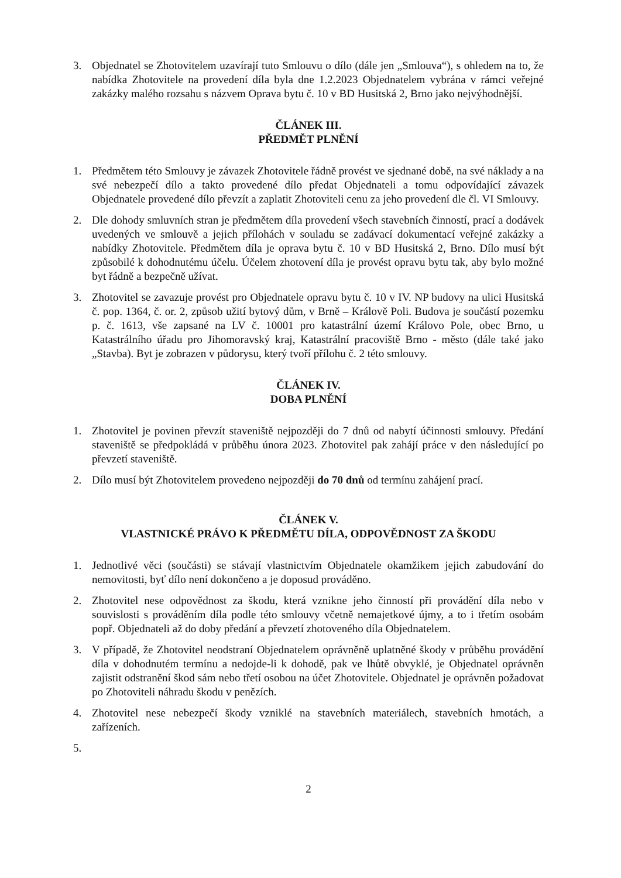3. Objednatel se Zhotovitelem uzavírají tuto Smlouvu o dílo (dále jen „Smlouva“), s ohledem na to, že nabídka Zhotovitele na provedení díla byla dne 1.2.2023 Objednatelem vybrána v rámci veřejné zakázky malého rozsahu s názvem Oprava bytu č. 10 v BD Husitská 2, Brno jako nejvýhodnější.
ČLÁNEK III.
PŘEDMĚT PLNĚNÍ
1. Předmětem této Smlouvy je závazek Zhotovitele řádně provést ve sjednané době, na své náklady a na své nebezpečí dílo a takto provedené dílo předat Objednateli a tomu odpovídající závazek Objednatele provedené dílo převzít a zaplatit Zhotoviteli cenu za jeho provedení dle čl. VI Smlouvy.
2. Dle dohody smluvních stran je předmětem díla provedení všech stavebních činností, prací a dodávek uvedených ve smlouvě a jejich přílohách v souladu se zadávací dokumentací veřejné zakázky a nabídky Zhotovitele. Předmětem díla je oprava bytu č. 10 v BD Husitská 2, Brno. Dílo musí být způsobilé k dohodnutému účelu. Účelem zhotovení díla je provést opravu bytu tak, aby bylo možné byt řádně a bezpečně užívat.
3. Zhotovitel se zavazuje provést pro Objednatele opravu bytu č. 10 v IV. NP budovy na ulici Husitská č. pop. 1364, č. or. 2, způsob užití bytový dům, v Brně – Králově Poli. Budova je součástí pozemku p. č. 1613, vše zapsané na LV č. 10001 pro katastrální území Královo Pole, obec Brno, u Katastrálního úřadu pro Jihomoravský kraj, Katastrální pracoviště Brno - město (dále také jako „Stavba). Byt je zobrazen v půdorysu, který tvoří přílohu č. 2 této smlouvy.
ČLÁNEK IV.
DOBA PLNĚNÍ
1. Zhotovitel je povinen převzít staveniště nejpozději do 7 dnů od nabytí účinnosti smlouvy. Předání staveniště se předpokládá v průběhu února 2023. Zhotovitel pak zahájí práce v den následující po převzetí staveniště.
2. Dílo musí být Zhotovitelem provedeno nejpozději do 70 dnů od termínu zahájení prací.
ČLÁNEK V.
VLASTNICKÉ PRÁVO K PŘEDMĚTU DÍLA, ODPOVĚDNOST ZA ŠKODU
1. Jednotlivé věci (součásti) se stávají vlastnictvím Objednatele okamžikem jejich zabudování do nemovitosti, byť dílo není dokončeno a je doposud prováděno.
2. Zhotovitel nese odpovědnost za škodu, která vznikne jeho činností při provádění díla nebo v souvislosti s prováděním díla podle této smlouvy včetně nemajetkové újmy, a to i třetím osobám popř. Objednateli až do doby předání a převzetí zhotoveného díla Objednatelem.
3. V případě, že Zhotovitel neodstraní Objednatelem oprávněně uplatněné škody v průběhu provádění díla v dohodnutém termínu a nedojde-li k dohodě, pak ve lhůtě obvyklé, je Objednatel oprávněn zajistit odstranění škod sám nebo třetí osobou na účet Zhotovitele. Objednatel je oprávněn požadovat po Zhotoviteli náhradu škodu v penězích.
4. Zhotovitel nese nebezpečí škody vzniklé na stavebních materiálech, stavebních hmotách, a zařízeních.
5.
2